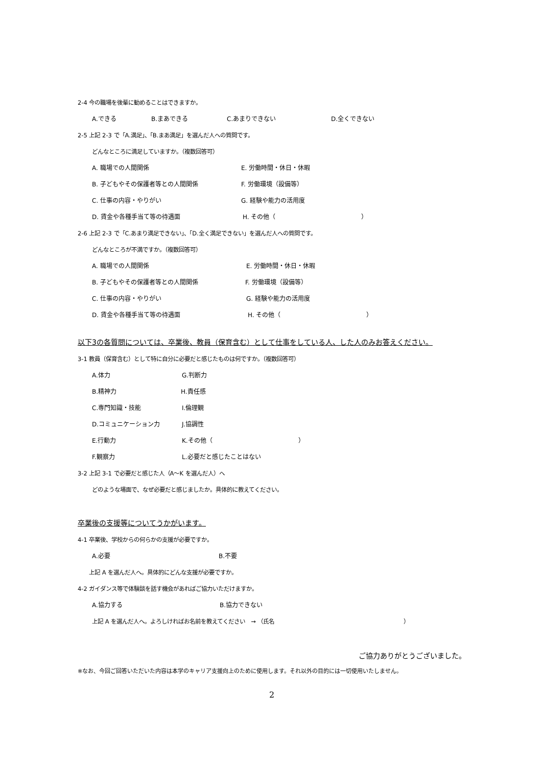2-4 今の職場を後輩に勧めることはできますか。
A.できる B.まあできる C.あまりできない D.全くできない
2-5 上記 2-3 で「A.満足」、「B.まあ満足」を選んだ人への質問です。
どんなところに満足していますか。（複数回答可）
A. 職場での人間関係 E. 労働時間・休日・休暇
B. 子どもやその保護者等との人間関係 F. 労働環境（設備等）
C. 仕事の内容・やりがい G. 経験や能力の活用度
D. 賃金や各種手当て等の待遇面 H. その他（　　　　　　　　　　　　　　）
2-6 上記 2-3 で「C.あまり満足できない」、「D.全く満足できない」を選んだ人への質問です。
どんなところが不満ですか。（複数回答可）
A. 職場での人間関係 E. 労働時間・休日・休暇
B. 子どもやその保護者等との人間関係 F. 労働環境（設備等）
C. 仕事の内容・やりがい G. 経験や能力の活用度
D. 賃金や各種手当て等の待遇面 H. その他（　　　　　　　　　　　　　　）
以下3の各質問については、卒業後、教員（保育含む）として仕事をしている人、した人のみお答えください。
3-1 教員（保育含む）として特に自分に必要だと感じたものは何ですか。（複数回答可）
A.体力 G.判断力
B.精神力 H.責任感
C.専門知識・技能 I.倫理観
D.コミュニケーション力 J.協調性
E.行動力 K.その他（　　　　　　　　　　　　　　）
F.観察力 L.必要だと感じたことはない
3-2 上記 3-1 で必要だと感じた人（A～K を選んだ人）へ
どのような場面で、なぜ必要だと感じましたか。具体的に教えてください。
卒業後の支援等についてうかがいます。
4-1 卒業後、学校からの何らかの支援が必要ですか。
A.必要 B.不要
上記 A を選んだ人へ。具体的にどんな支援が必要ですか。
4-2 ガイダンス等で体験談を話す機会があればご協力いただけますか。
A.協力する B.協力できない
上記 A を選んだ人へ。よろしければお名前を教えてください　→ （氏名　　　　　　　　　　　　　　　　　　　　　　　）
ご協力ありがとうございました。
※なお、今回ご回答いただいた内容は本学のキャリア支援向上のために使用します。それ以外の目的には一切使用いたしません。
2